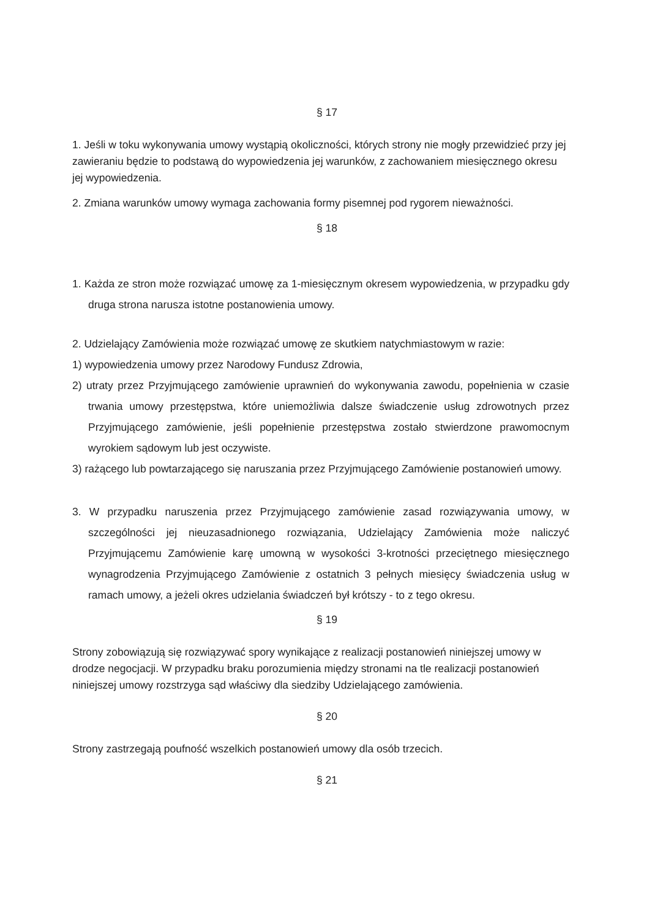§ 17
1. Jeśli w toku wykonywania umowy wystąpią okoliczności, których strony nie mogły przewidzieć przy jej zawieraniu będzie to podstawą do wypowiedzenia jej warunków, z zachowaniem miesięcznego okresu jej wypowiedzenia.
2. Zmiana warunków umowy wymaga zachowania formy pisemnej pod rygorem nieważności.
§ 18
1. Każda ze stron może rozwiązać umowę za 1-miesięcznym okresem wypowiedzenia, w przypadku gdy druga strona narusza istotne postanowienia umowy.
2. Udzielający Zamówienia może rozwiązać umowę ze skutkiem natychmiastowym w razie:
1) wypowiedzenia umowy przez Narodowy Fundusz Zdrowia,
2) utraty przez Przyjmującego zamówienie uprawnień do wykonywania zawodu, popełnienia w czasie trwania umowy przestępstwa, które uniemożliwia dalsze świadczenie usług zdrowotnych przez Przyjmującego zamówienie, jeśli popełnienie przestępstwa zostało stwierdzone prawomocnym wyrokiem sądowym lub jest oczywiste.
3) rażącego lub powtarzającego się naruszania przez Przyjmującego Zamówienie postanowień umowy.
3. W przypadku naruszenia przez Przyjmującego zamówienie zasad rozwiązywania umowy, w szczególności jej nieuzasadnionego rozwiązania, Udzielający Zamówienia może naliczyć Przyjmującemu Zamówienie karę umowną w wysokości 3-krotności przeciętnego miesięcznego wynagrodzenia Przyjmującego Zamówienie z ostatnich 3 pełnych miesięcy świadczenia usług w ramach umowy, a jeżeli okres udzielania świadczeń był krótszy - to z tego okresu.
§ 19
Strony zobowiązują się rozwiązywać spory wynikające z realizacji postanowień niniejszej umowy w drodze negocjacji. W przypadku braku porozumienia między stronami na tle realizacji postanowień niniejszej umowy rozstrzyga sąd właściwy dla siedziby Udzielającego zamówienia.
§ 20
Strony zastrzegają poufność wszelkich postanowień umowy dla osób trzecich.
§ 21